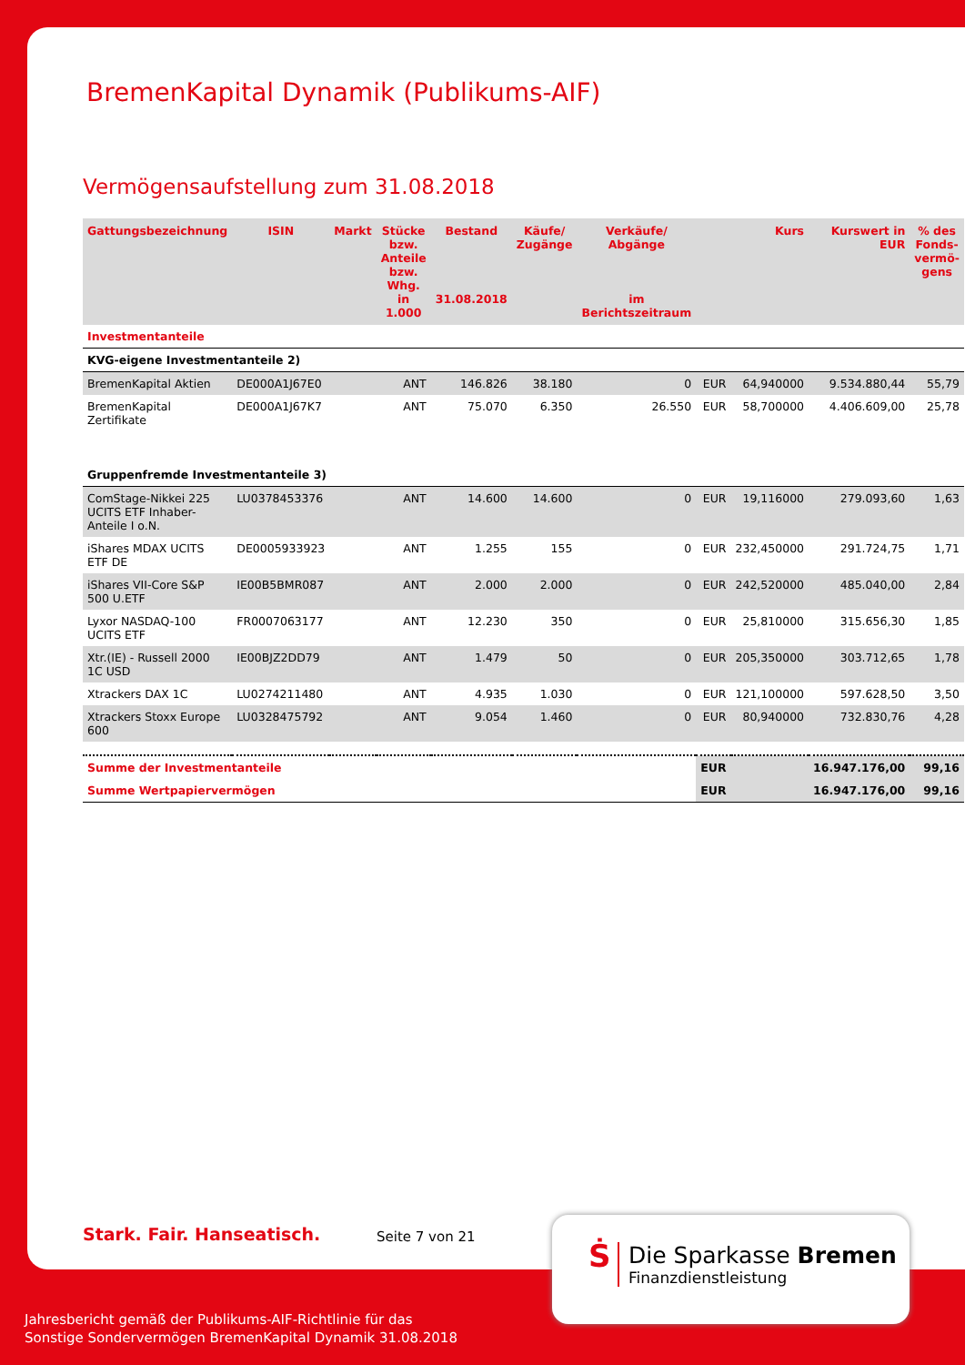BremenKapital Dynamik (Publikums-AIF)
Vermögensaufstellung zum 31.08.2018
| Gattungsbezeichnung | ISIN | Markt | Stücke bzw. Anteile bzw. Whg. in 1.000 | Bestand 31.08.2018 | Käufe/ Zugänge | Verkäufe/ Abgänge im Berichtszeitraum | | Kurs | Kurswert in EUR | % des Fonds-vermö-gens |
| --- | --- | --- | --- | --- | --- | --- | --- | --- | --- | --- |
| Investmentanteile | | | | | | | | | | |
| KVG-eigene Investmentanteile 2) | | | | | | | | | | |
| BremenKapital Aktien | DE000A1J67E0 | | ANT | 146.826 | 38.180 | 0 | EUR | 64,940000 | 9.534.880,44 | 55,79 |
| BremenKapital Zertifikate | DE000A1J67K7 | | ANT | 75.070 | 6.350 | 26.550 | EUR | 58,700000 | 4.406.609,00 | 25,78 |
| Gruppenfremde Investmentanteile 3) | | | | | | | | | | |
| ComStage-Nikkei 225 UCITS ETF Inhaber-Anteile I o.N. | LU0378453376 | | ANT | 14.600 | 14.600 | 0 | EUR | 19,116000 | 279.093,60 | 1,63 |
| iShares MDAX UCITS ETF DE | DE0005933923 | | ANT | 1.255 | 155 | 0 | EUR | 232,450000 | 291.724,75 | 1,71 |
| iShares VII-Core S&P 500 U.ETF | IE00B5BMR087 | | ANT | 2.000 | 2.000 | 0 | EUR | 242,520000 | 485.040,00 | 2,84 |
| Lyxor NASDAQ-100 UCITS ETF | FR0007063177 | | ANT | 12.230 | 350 | 0 | EUR | 25,810000 | 315.656,30 | 1,85 |
| Xtr.(IE) - Russell 2000 1C USD | IE00BJZ2DD79 | | ANT | 1.479 | 50 | 0 | EUR | 205,350000 | 303.712,65 | 1,78 |
| Xtrackers DAX 1C | LU0274211480 | | ANT | 4.935 | 1.030 | 0 | EUR | 121,100000 | 597.628,50 | 3,50 |
| Xtrackers Stoxx Europe 600 | LU0328475792 | | ANT | 9.054 | 1.460 | 0 | EUR | 80,940000 | 732.830,76 | 4,28 |
| Summe der Investmentanteile | | | | | | | EUR | | 16.947.176,00 | 99,16 |
| Summe Wertpapiervermögen | | | | | | | EUR | | 16.947.176,00 | 99,16 |
Stark. Fair. Hanseatisch. Seite 7 von 21
Ṡ
Die Sparkasse Bremen
Finanzdienstleistung
Jahresbericht gemäß der Publikums-AIF-Richtlinie für das
Sonstige Sondervermögen BremenKapital Dynamik 31.08.2018